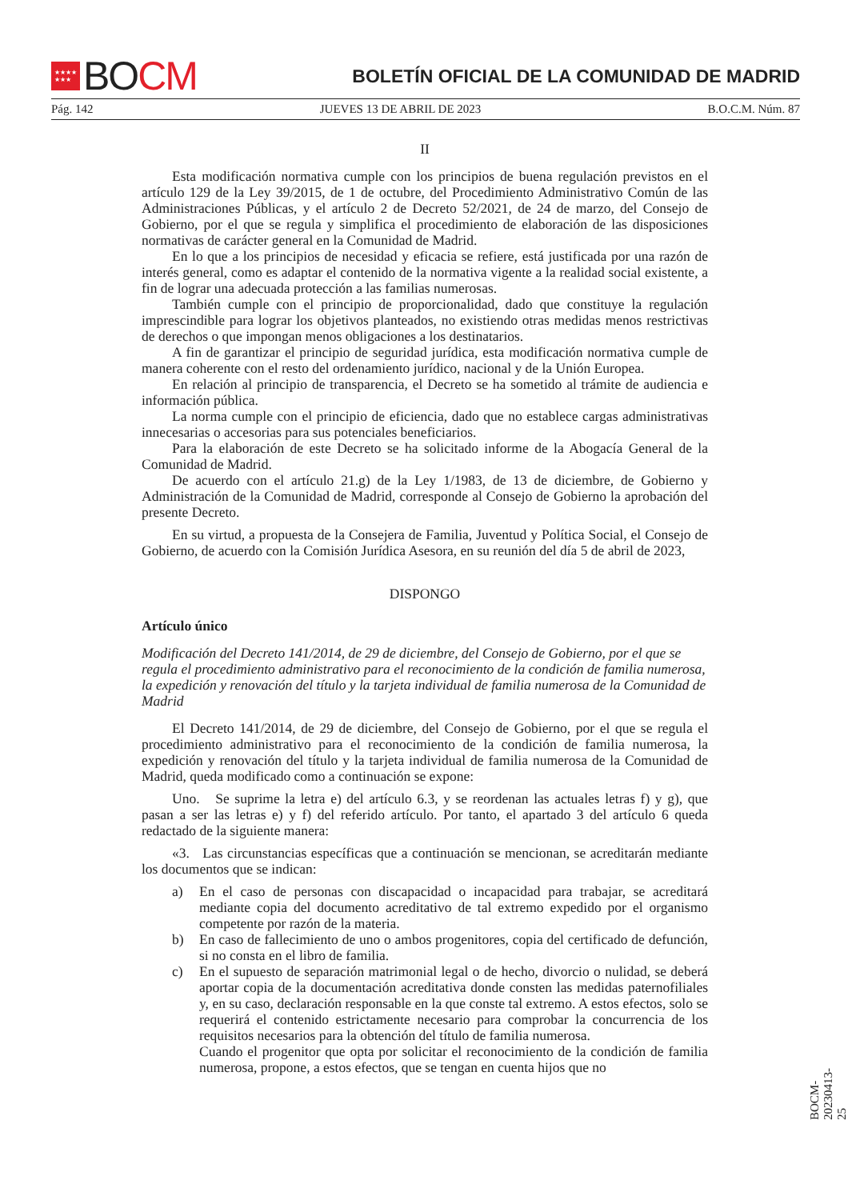★★★★
★★★
BO CM
BOLETÍN OFICIAL DE LA COMUNIDAD DE MADRID
Pág. 142 JUEVES 13 DE ABRIL DE 2023 B.O.C.M. Núm. 87
II
Esta modificación normativa cumple con los principios de buena regulación previstos en el artículo 129 de la Ley 39/2015, de 1 de octubre, del Procedimiento Administrativo Común de las Administraciones Públicas, y el artículo 2 de Decreto 52/2021, de 24 de marzo, del Consejo de Gobierno, por el que se regula y simplifica el procedimiento de elaboración de las disposiciones normativas de carácter general en la Comunidad de Madrid.
En lo que a los principios de necesidad y eficacia se refiere, está justificada por una razón de interés general, como es adaptar el contenido de la normativa vigente a la realidad social existente, a fin de lograr una adecuada protección a las familias numerosas.
También cumple con el principio de proporcionalidad, dado que constituye la regulación imprescindible para lograr los objetivos planteados, no existiendo otras medidas menos restrictivas de derechos o que impongan menos obligaciones a los destinatarios.
A fin de garantizar el principio de seguridad jurídica, esta modificación normativa cumple de manera coherente con el resto del ordenamiento jurídico, nacional y de la Unión Europea.
En relación al principio de transparencia, el Decreto se ha sometido al trámite de audiencia e información pública.
La norma cumple con el principio de eficiencia, dado que no establece cargas administrativas innecesarias o accesorias para sus potenciales beneficiarios.
Para la elaboración de este Decreto se ha solicitado informe de la Abogacía General de la Comunidad de Madrid.
De acuerdo con el artículo 21.g) de la Ley 1/1983, de 13 de diciembre, de Gobierno y Administración de la Comunidad de Madrid, corresponde al Consejo de Gobierno la aprobación del presente Decreto.
En su virtud, a propuesta de la Consejera de Familia, Juventud y Política Social, el Consejo de Gobierno, de acuerdo con la Comisión Jurídica Asesora, en su reunión del día 5 de abril de 2023,
DISPONGO
Artículo único
Modificación del Decreto 141/2014, de 29 de diciembre, del Consejo de Gobierno, por el que se regula el procedimiento administrativo para el reconocimiento de la condición de familia numerosa, la expedición y renovación del título y la tarjeta individual de familia numerosa de la Comunidad de Madrid
El Decreto 141/2014, de 29 de diciembre, del Consejo de Gobierno, por el que se regula el procedimiento administrativo para el reconocimiento de la condición de familia numerosa, la expedición y renovación del título y la tarjeta individual de familia numerosa de la Comunidad de Madrid, queda modificado como a continuación se expone:
Uno. Se suprime la letra e) del artículo 6.3, y se reordenan las actuales letras f) y g), que pasan a ser las letras e) y f) del referido artículo. Por tanto, el apartado 3 del artículo 6 queda redactado de la siguiente manera:
«3. Las circunstancias específicas que a continuación se mencionan, se acreditarán mediante los documentos que se indican:
a) En el caso de personas con discapacidad o incapacidad para trabajar, se acreditará mediante copia del documento acreditativo de tal extremo expedido por el organismo competente por razón de la materia.
b) En caso de fallecimiento de uno o ambos progenitores, copia del certificado de defunción, si no consta en el libro de familia.
c) En el supuesto de separación matrimonial legal o de hecho, divorcio o nulidad, se deberá aportar copia de la documentación acreditativa donde consten las medidas paternofiliales y, en su caso, declaración responsable en la que conste tal extremo. A estos efectos, solo se requerirá el contenido estrictamente necesario para comprobar la concurrencia de los requisitos necesarios para la obtención del título de familia numerosa.
Cuando el progenitor que opta por solicitar el reconocimiento de la condición de familia numerosa, propone, a estos efectos, que se tengan en cuenta hijos que no
BOCM-20230413-25